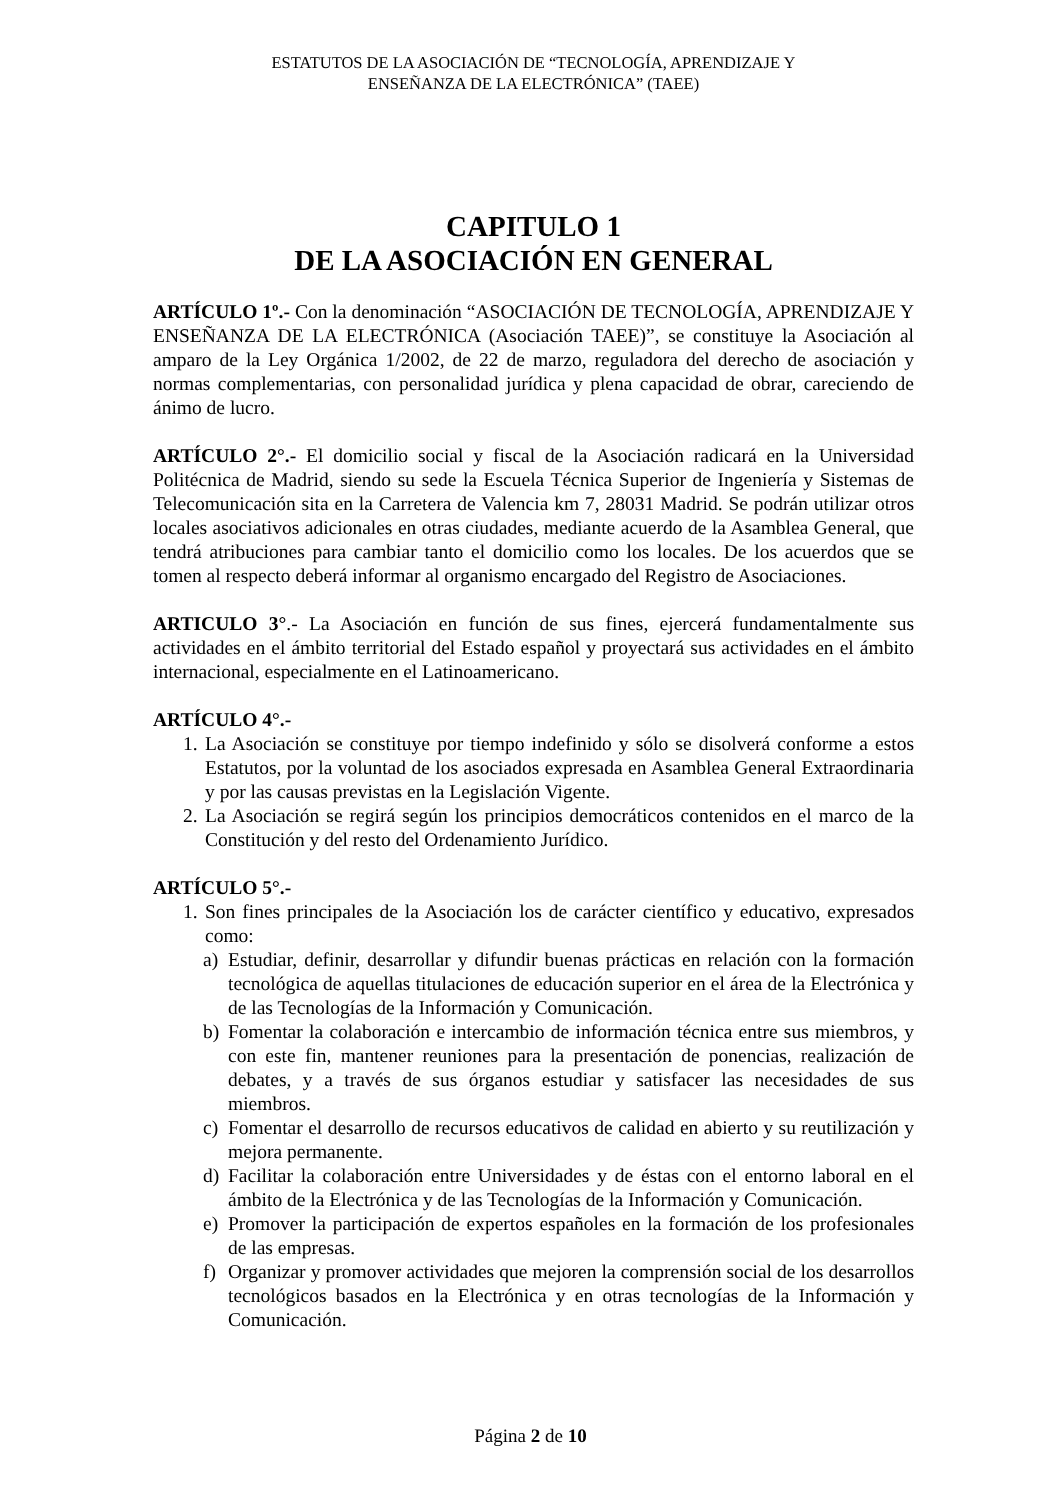ESTATUTOS DE LA ASOCIACIÓN DE “TECNOLOGÍA, APRENDIZAJE Y
ENSEÑANZA DE LA ELECTRÓNICA” (TAEE)
CAPITULO 1
DE LA ASOCIACIÓN EN GENERAL
ARTÍCULO 1º.- Con la denominación “ASOCIACIÓN DE TECNOLOGÍA, APRENDIZAJE Y ENSEÑANZA DE LA ELECTRÓNICA (Asociación TAEE)”, se constituye la Asociación al amparo de la Ley Orgánica 1/2002, de 22 de marzo, reguladora del derecho de asociación y normas complementarias, con personalidad jurídica y plena capacidad de obrar, careciendo de ánimo de lucro.
ARTÍCULO 2°.- El domicilio social y fiscal de la Asociación radicará en la Universidad Politécnica de Madrid, siendo su sede la Escuela Técnica Superior de Ingeniería y Sistemas de Telecomunicación sita en la Carretera de Valencia km 7, 28031 Madrid. Se podrán utilizar otros locales asociativos adicionales en otras ciudades, mediante acuerdo de la Asamblea General, que tendrá atribuciones para cambiar tanto el domicilio como los locales. De los acuerdos que se tomen al respecto deberá informar al organismo encargado del Registro de Asociaciones.
ARTICULO 3°.- La Asociación en función de sus fines, ejercerá fundamentalmente sus actividades en el ámbito territorial del Estado español y proyectará sus actividades en el ámbito internacional, especialmente en el Latinoamericano.
ARTÍCULO 4°.-
1. La Asociación se constituye por tiempo indefinido y sólo se disolverá conforme a estos Estatutos, por la voluntad de los asociados expresada en Asamblea General Extraordinaria y por las causas previstas en la Legislación Vigente.
2. La Asociación se regirá según los principios democráticos contenidos en el marco de la Constitución y del resto del Ordenamiento Jurídico.
ARTÍCULO 5°.-
1. Son fines principales de la Asociación los de carácter científico y educativo, expresados como:
a) Estudiar, definir, desarrollar y difundir buenas prácticas en relación con la formación tecnológica de aquellas titulaciones de educación superior en el área de la Electrónica y de las Tecnologías de la Información y Comunicación.
b) Fomentar la colaboración e intercambio de información técnica entre sus miembros, y con este fin, mantener reuniones para la presentación de ponencias, realización de debates, y a través de sus órganos estudiar y satisfacer las necesidades de sus miembros.
c) Fomentar el desarrollo de recursos educativos de calidad en abierto y su reutilización y mejora permanente.
d) Facilitar la colaboración entre Universidades y de éstas con el entorno laboral en el ámbito de la Electrónica y de las Tecnologías de la Información y Comunicación.
e) Promover la participación de expertos españoles en la formación de los profesionales de las empresas.
f) Organizar y promover actividades que mejoren la comprensión social de los desarrollos tecnológicos basados en la Electrónica y en otras tecnologías de la Información y Comunicación.
Página 2 de 10